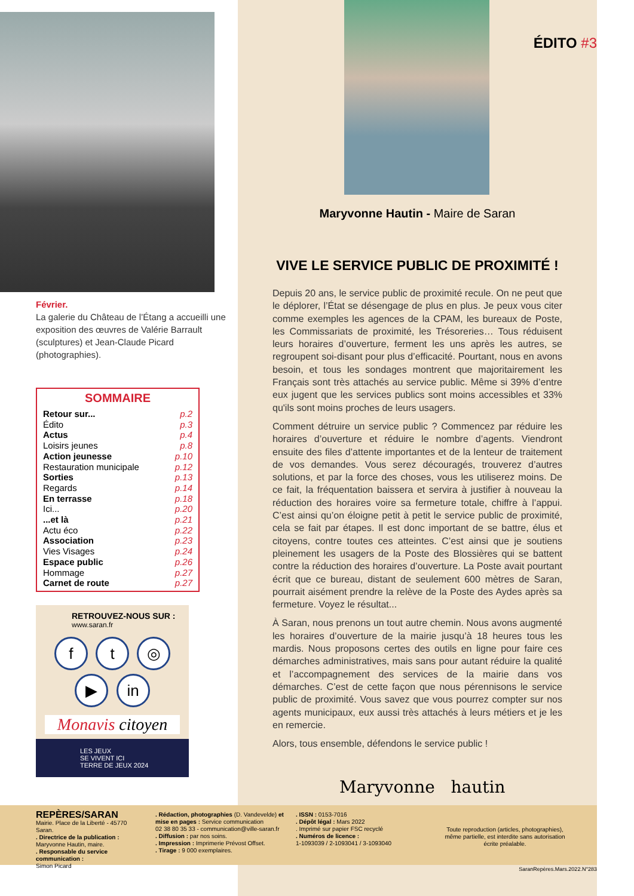Février.
La galerie du Château de l’Étang a accueilli une exposition des œuvres de Valérie Barrault (sculptures) et Jean-Claude Picard (photographies).
SOMMAIRE
| Retour sur... | p.2 |
| Édito | p.3 |
| Actus | p.4 |
| Loisirs jeunes | p.8 |
| Action jeunesse | p.10 |
| Restauration municipale | p.12 |
| Sorties | p.13 |
| Regards | p.14 |
| En terrasse | p.18 |
| Ici... | p.20 |
| ...et là | p.21 |
| Actu éco | p.22 |
| Association | p.23 |
| Vies Visages | p.24 |
| Espace public | p.26 |
| Hommage | p.27 |
| Carnet de route | p.27 |
RETROUVEZ-NOUS SUR :
www.saran.fr
f t ◎
▶ in
Monavis citoyen
LES JEUX
SE VIVENT ICI
TERRE DE JEUX 2024
ÉDITO #3
Maryvonne Hautin - Maire de Saran
VIVE LE SERVICE PUBLIC DE PROXIMITÉ !
Depuis 20 ans, le service public de proximité recule. On ne peut que le déplorer, l’État se désengage de plus en plus. Je peux vous citer comme exemples les agences de la CPAM, les bureaux de Poste, les Commissariats de proximité, les Trésoreries… Tous réduisent leurs horaires d’ouverture, ferment les uns après les autres, se regroupent soi-disant pour plus d’efficacité. Pourtant, nous en avons besoin, et tous les sondages montrent que majoritairement les Français sont très attachés au service public. Même si 39% d’entre eux jugent que les services publics sont moins accessibles et 33% qu'ils sont moins proches de leurs usagers.
Comment détruire un service public ? Commencez par réduire les horaires d’ouverture et réduire le nombre d’agents. Viendront ensuite des files d’attente importantes et de la lenteur de traitement de vos demandes. Vous serez découragés, trouverez d’autres solutions, et par la force des choses, vous les utiliserez moins. De ce fait, la fréquentation baissera et servira à justifier à nouveau la réduction des horaires voire sa fermeture totale, chiffre à l’appui. C’est ainsi qu’on éloigne petit à petit le service public de proximité, cela se fait par étapes. Il est donc important de se battre, élus et citoyens, contre toutes ces atteintes. C’est ainsi que je soutiens pleinement les usagers de la Poste des Blossières qui se battent contre la réduction des horaires d’ouverture. La Poste avait pourtant écrit que ce bureau, distant de seulement 600 mètres de Saran, pourrait aisément prendre la relève de la Poste des Aydes après sa fermeture. Voyez le résultat...
À Saran, nous prenons un tout autre chemin. Nous avons augmenté les horaires d’ouverture de la mairie jusqu’à 18 heures tous les mardis. Nous proposons certes des outils en ligne pour faire ces démarches administratives, mais sans pour autant réduire la qualité et l’accompagnement des services de la mairie dans vos démarches. C’est de cette façon que nous pérennisons le service public de proximité. Vous savez que vous pourrez compter sur nos agents municipaux, eux aussi très attachés à leurs métiers et je les en remercie.
Alors, tous ensemble, défendons le service public !
Maryvonne hautin
REPÈRES/SARAN
Mairie. Place de la Liberté - 45770 Saran.
. Directrice de la publication :
Maryvonne Hautin, maire.
. Responsable du service communication :
Simon Picard
. Rédaction, photographies (D. Vandevelde) et mise en pages : Service communication
02 38 80 35 33 - communication@ville-saran.fr
. Diffusion : par nos soins.
. Impression : Imprimerie Prévost Offset.
. Tirage : 9 000 exemplaires.
. ISSN : 0153-7016
. Dépôt légal : Mars 2022
. Imprimé sur papier FSC recyclé
. Numéros de licence :
1-1093039 / 2-1093041 / 3-1093040
Toute reproduction (articles, photographies), même partielle, est interdite sans autorisation écrite préalable.
SaranRepères.Mars.2022.N°283